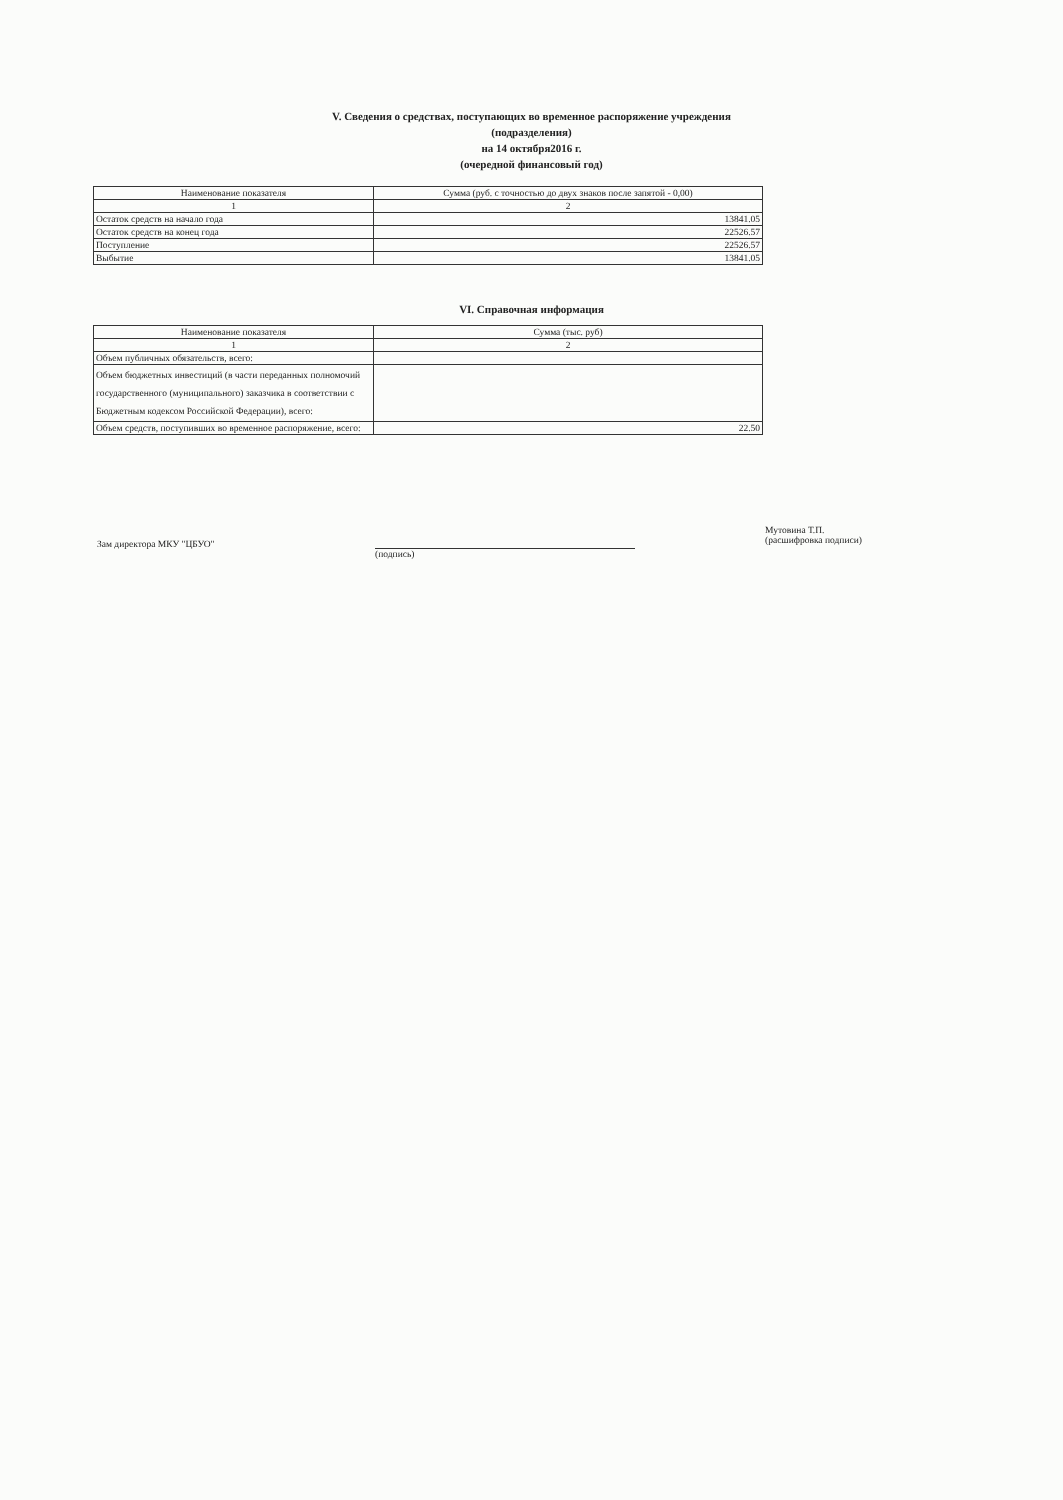V. Сведения о средствах, поступающих во временное распоряжение учреждения
(подразделения)
на 14 октября2016 г.
(очередной финансовый год)
| Наименование показателя | Сумма (руб. с точностью до двух знаков после запятой - 0,00) |
| --- | --- |
| 1 | 2 |
| Остаток средств на начало года | 13841.05 |
| Остаток средств на конец года | 22526.57 |
| Поступление | 22526.57 |
| Выбытие | 13841.05 |
VI. Справочная информация
| Наименование показателя | Сумма (тыс. руб) |
| --- | --- |
| 1 | 2 |
| Объем публичных обязательств, всего: | |
| Объем бюджетных инвестиций (в части переданных полномочий государственного (муниципального) заказчика в соответствии с Бюджетным кодексом Российской Федерации), всего: | |
| Объем средств, поступивших во временное распоряжение, всего: | 22.50 |
Зам директора МКУ "ЦБУО"
(подпись)
Мутовина Т.П.
(расшифровка подписи)